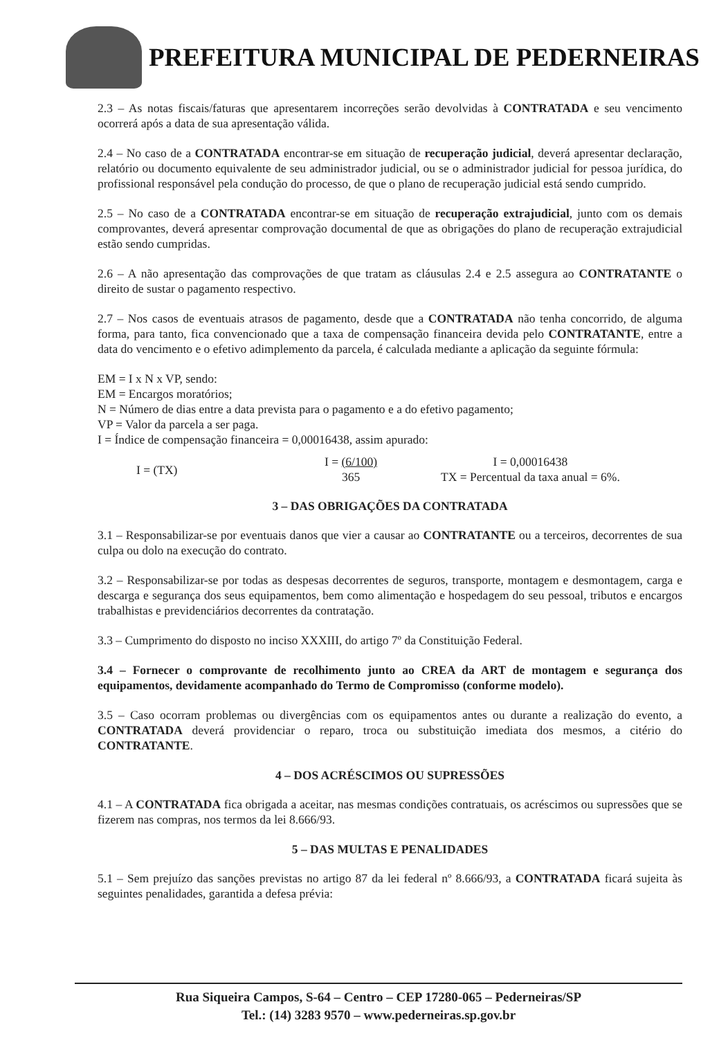PREFEITURA MUNICIPAL DE PEDERNEIRAS
2.3 – As notas fiscais/faturas que apresentarem incorreções serão devolvidas à CONTRATADA e seu vencimento ocorrerá após a data de sua apresentação válida.
2.4 – No caso de a CONTRATADA encontrar-se em situação de recuperação judicial, deverá apresentar declaração, relatório ou documento equivalente de seu administrador judicial, ou se o administrador judicial for pessoa jurídica, do profissional responsável pela condução do processo, de que o plano de recuperação judicial está sendo cumprido.
2.5 – No caso de a CONTRATADA encontrar-se em situação de recuperação extrajudicial, junto com os demais comprovantes, deverá apresentar comprovação documental de que as obrigações do plano de recuperação extrajudicial estão sendo cumpridas.
2.6 – A não apresentação das comprovações de que tratam as cláusulas 2.4 e 2.5 assegura ao CONTRATANTE o direito de sustar o pagamento respectivo.
2.7 – Nos casos de eventuais atrasos de pagamento, desde que a CONTRATADA não tenha concorrido, de alguma forma, para tanto, fica convencionado que a taxa de compensação financeira devida pelo CONTRATANTE, entre a data do vencimento e o efetivo adimplemento da parcela, é calculada mediante a aplicação da seguinte fórmula:
EM = I x N x VP, sendo:
EM = Encargos moratórios;
N = Número de dias entre a data prevista para o pagamento e a do efetivo pagamento;
VP = Valor da parcela a ser paga.
I = Índice de compensação financeira = 0,00016438, assim apurado:
I = (TX)
I = (6/100)
365
I = 0,00016438
TX = Percentual da taxa anual = 6%.
3 – DAS OBRIGAÇÕES DA CONTRATADA
3.1 – Responsabilizar-se por eventuais danos que vier a causar ao CONTRATANTE ou a terceiros, decorrentes de sua culpa ou dolo na execução do contrato.
3.2 – Responsabilizar-se por todas as despesas decorrentes de seguros, transporte, montagem e desmontagem, carga e descarga e segurança dos seus equipamentos, bem como alimentação e hospedagem do seu pessoal, tributos e encargos trabalhistas e previdenciários decorrentes da contratação.
3.3 – Cumprimento do disposto no inciso XXXIII, do artigo 7º da Constituição Federal.
3.4 – Fornecer o comprovante de recolhimento junto ao CREA da ART de montagem e segurança dos equipamentos, devidamente acompanhado do Termo de Compromisso (conforme modelo).
3.5 – Caso ocorram problemas ou divergências com os equipamentos antes ou durante a realização do evento, a CONTRATADA deverá providenciar o reparo, troca ou substituição imediata dos mesmos, a citério do CONTRATANTE.
4 – DOS ACRÉSCIMOS OU SUPRESSÕES
4.1 – A CONTRATADA fica obrigada a aceitar, nas mesmas condições contratuais, os acréscimos ou supressões que se fizerem nas compras, nos termos da lei 8.666/93.
5 – DAS MULTAS E PENALIDADES
5.1 – Sem prejuízo das sanções previstas no artigo 87 da lei federal nº 8.666/93, a CONTRATADA ficará sujeita às seguintes penalidades, garantida a defesa prévia:
Rua Siqueira Campos, S-64 – Centro – CEP 17280-065 – Pederneiras/SP
Tel.: (14) 3283 9570 – www.pederneiras.sp.gov.br